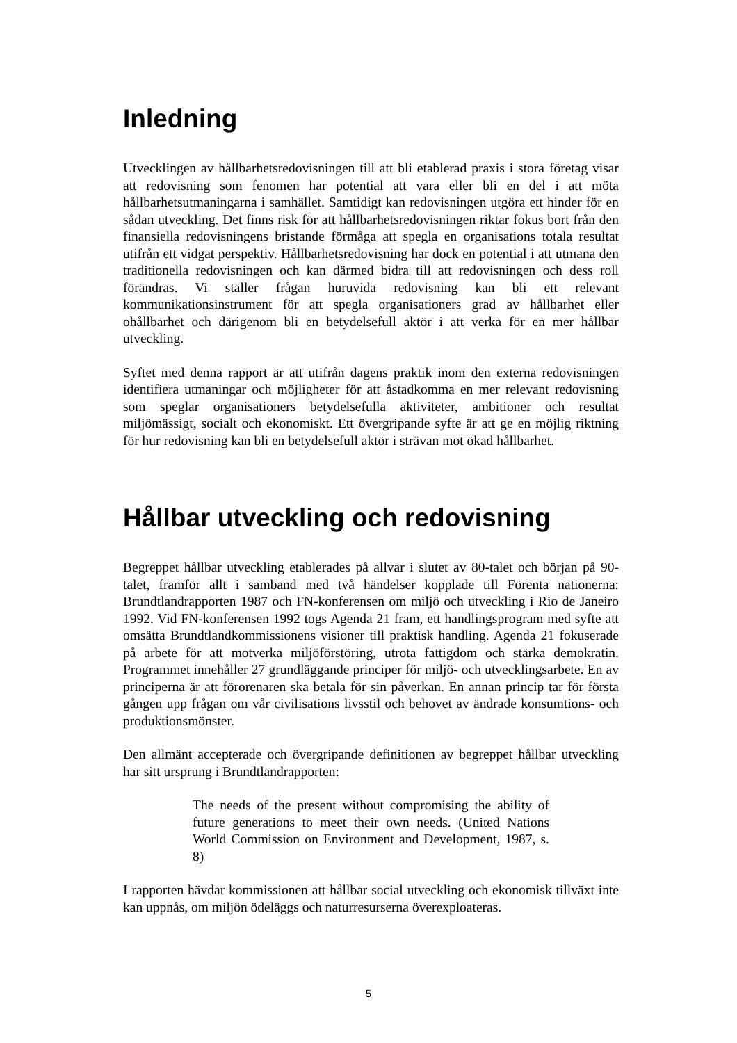Inledning
Utvecklingen av hållbarhetsredovisningen till att bli etablerad praxis i stora företag visar att redovisning som fenomen har potential att vara eller bli en del i att möta hållbarhetsutmaningarna i samhället. Samtidigt kan redovisningen utgöra ett hinder för en sådan utveckling. Det finns risk för att hållbarhetsredovisningen riktar fokus bort från den finansiella redovisningens bristande förmåga att spegla en organisations totala resultat utifrån ett vidgat perspektiv. Hållbarhetsredovisning har dock en potential i att utmana den traditionella redovisningen och kan därmed bidra till att redovisningen och dess roll förändras. Vi ställer frågan huruvida redovisning kan bli ett relevant kommunikationsinstrument för att spegla organisationers grad av hållbarhet eller ohållbarhet och därigenom bli en betydelsefull aktör i att verka för en mer hållbar utveckling.
Syftet med denna rapport är att utifrån dagens praktik inom den externa redovisningen identifiera utmaningar och möjligheter för att åstadkomma en mer relevant redovisning som speglar organisationers betydelsefulla aktiviteter, ambitioner och resultat miljömässigt, socialt och ekonomiskt. Ett övergripande syfte är att ge en möjlig riktning för hur redovisning kan bli en betydelsefull aktör i strävan mot ökad hållbarhet.
Hållbar utveckling och redovisning
Begreppet hållbar utveckling etablerades på allvar i slutet av 80-talet och början på 90-talet, framför allt i samband med två händelser kopplade till Förenta nationerna: Brundtlandrapporten 1987 och FN-konferensen om miljö och utveckling i Rio de Janeiro 1992. Vid FN-konferensen 1992 togs Agenda 21 fram, ett handlingsprogram med syfte att omsätta Brundtlandkommissionens visioner till praktisk handling. Agenda 21 fokuserade på arbete för att motverka miljöförstöring, utrota fattigdom och stärka demokratin. Programmet innehåller 27 grundläggande principer för miljö- och utvecklingsarbete. En av principerna är att förorenaren ska betala för sin påverkan. En annan princip tar för första gången upp frågan om vår civilisations livsstil och behovet av ändrade konsumtions- och produktionsmönster.
Den allmänt accepterade och övergripande definitionen av begreppet hållbar utveckling har sitt ursprung i Brundtlandrapporten:
The needs of the present without compromising the ability of future generations to meet their own needs. (United Nations World Commission on Environment and Development, 1987, s. 8)
I rapporten hävdar kommissionen att hållbar social utveckling och ekonomisk tillväxt inte kan uppnås, om miljön ödeläggs och naturresurserna överexploateras.
5